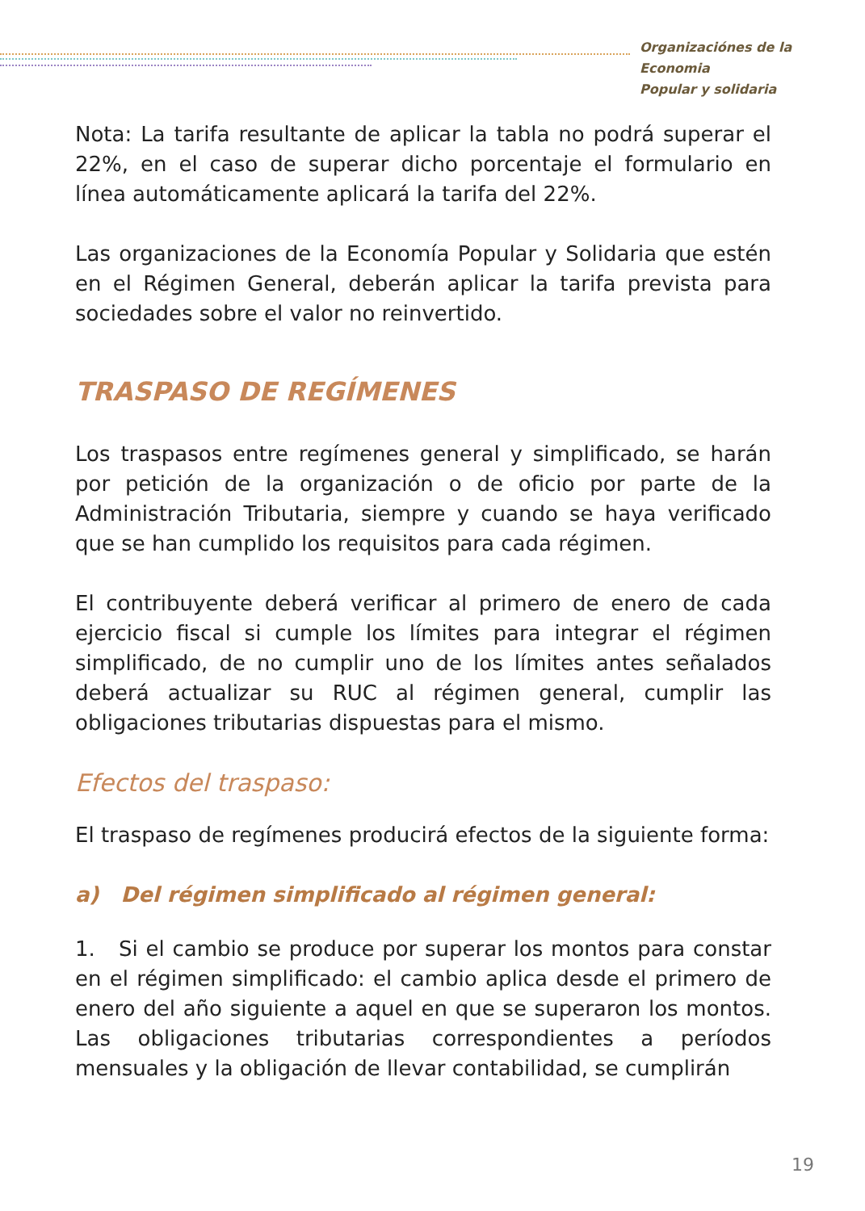Organizaciónes de la Economia
Popular y solidaria
Nota: La tarifa resultante de aplicar la tabla no podrá superar el 22%, en el caso de superar dicho porcentaje el formulario en línea automáticamente aplicará la tarifa del 22%.
Las organizaciones de la Economía Popular y Solidaria que estén en el Régimen General, deberán aplicar la tarifa prevista para sociedades sobre el valor no reinvertido.
TRASPASO DE REGÍMENES
Los traspasos entre regímenes general y simplificado, se harán por petición de la organización o de oficio por parte de la Administración Tributaria, siempre y cuando se haya verificado que se han cumplido los requisitos para cada régimen.
El contribuyente deberá verificar al primero de enero de cada ejercicio fiscal si cumple los límites para integrar el régimen simplificado, de no cumplir uno de los límites antes señalados deberá actualizar su RUC al régimen general, cumplir las obligaciones tributarias dispuestas para el mismo.
Efectos del traspaso:
El traspaso de regímenes producirá efectos de la siguiente forma:
a) Del régimen simplificado al régimen general:
1. Si el cambio se produce por superar los montos para constar en el régimen simplificado: el cambio aplica desde el primero de enero del año siguiente a aquel en que se superaron los montos. Las obligaciones tributarias correspondientes a períodos mensuales y la obligación de llevar contabilidad, se cumplirán
19